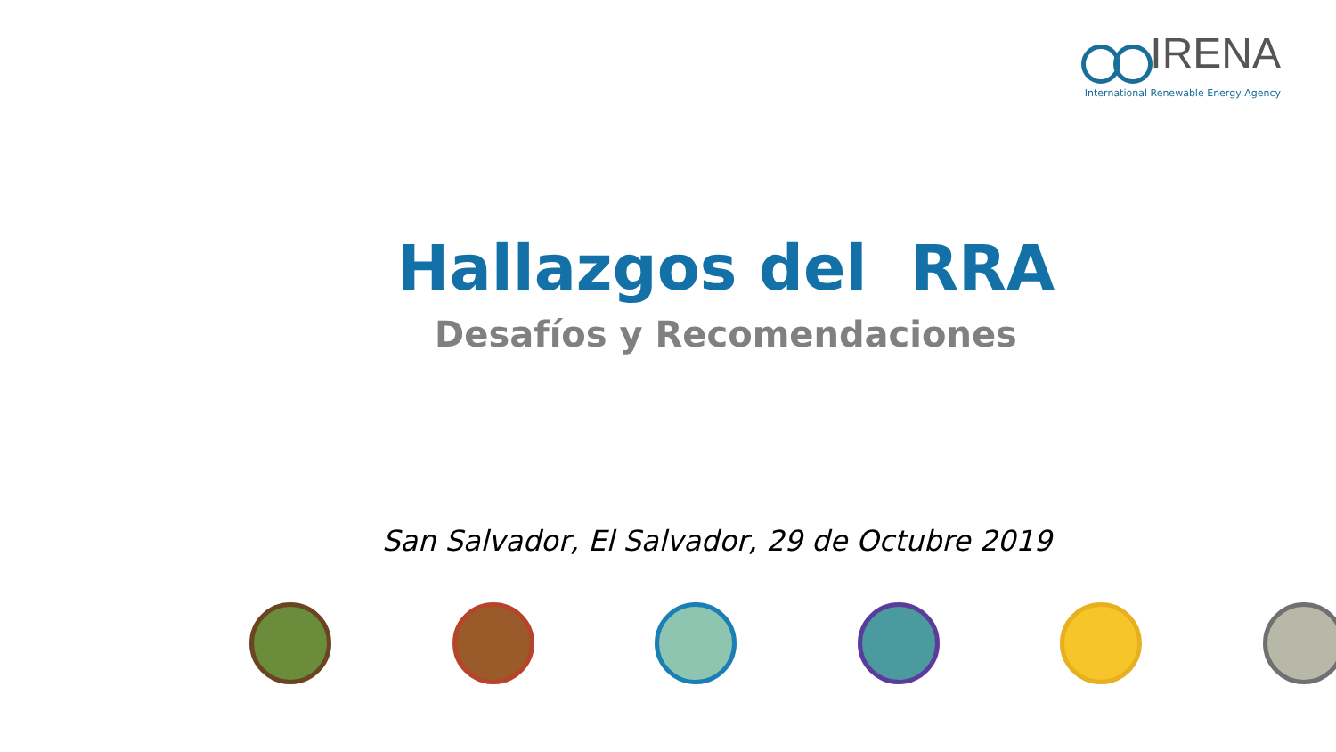IRENA
International Renewable Energy Agency
Hallazgos del RRA
Desafíos y Recomendaciones
San Salvador, El Salvador, 29 de Octubre 2019